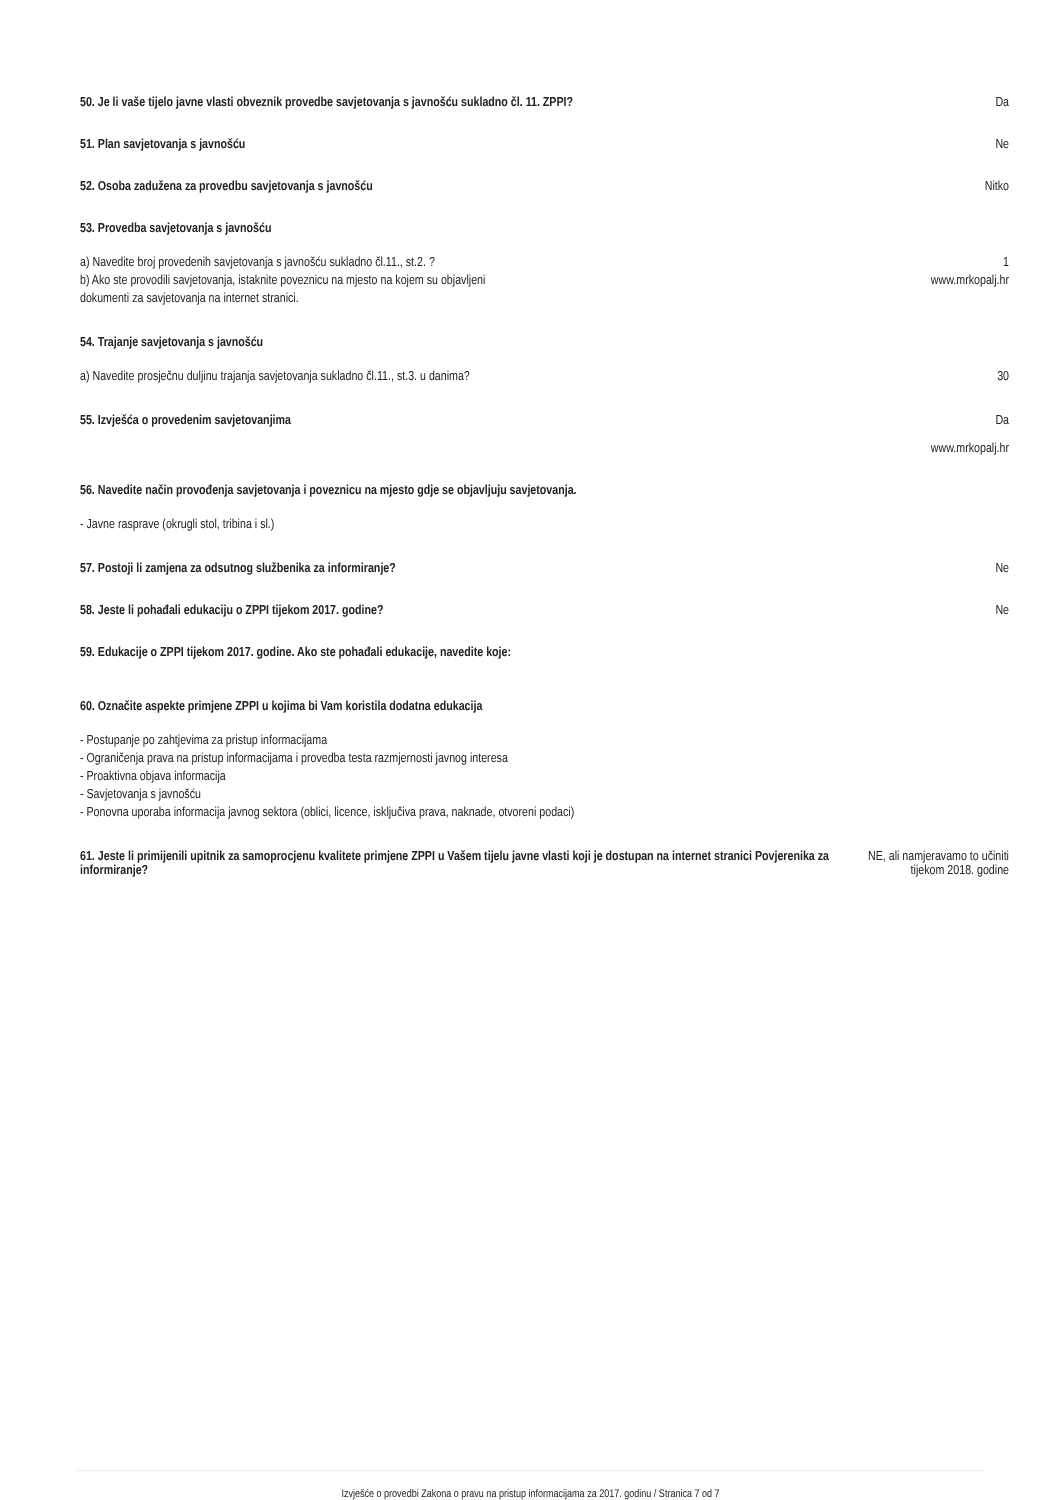50. Je li vaše tijelo javne vlasti obveznik provedbe savjetovanja s javnošću sukladno čl. 11. ZPPI?
Da
51. Plan savjetovanja s javnošću
Ne
52. Osoba zadužena za provedbu savjetovanja s javnošću
Nitko
53. Provedba savjetovanja s javnošću
a) Navedite broj provedenih savjetovanja s javnošću sukladno čl.11., st.2. ?
1
b) Ako ste provodili savjetovanja, istaknite poveznicu na mjesto na kojem su objavljeni
dokumenti za savjetovanja na internet stranici.
www.mrkopalj.hr
54. Trajanje savjetovanja s javnošću
a) Navedite prosječnu duljinu trajanja savjetovanja sukladno čl.11., st.3. u danima?
30
55. Izvješća o provedenim savjetovanjima
Da
www.mrkopalj.hr
56. Navedite način provođenja savjetovanja i poveznicu na mjesto gdje se objavljuju savjetovanja.
- Javne rasprave (okrugli stol, tribina i sl.)
57. Postoji li zamjena za odsutnog službenika za informiranje?
Ne
58. Jeste li pohađali edukaciju o ZPPI tijekom 2017. godine?
Ne
59. Edukacije o ZPPI tijekom 2017. godine. Ako ste pohađali edukacije, navedite koje:
60. Označite aspekte primjene ZPPI u kojima bi Vam koristila dodatna edukacija
- Postupanje po zahtjevima za pristup informacijama
- Ograničenja prava na pristup informacijama i provedba testa razmjernosti javnog interesa
- Proaktivna objava informacija
- Savjetovanja s javnošću
- Ponovna uporaba informacija javnog sektora (oblici, licence, isključiva prava, naknade, otvoreni podaci)
61. Jeste li primijenili upitnik za samoprocjenu kvalitete primjene ZPPI u Vašem tijelu javne vlasti koji je dostupan na internet stranici Povjerenika za informiranje?
NE, ali namjeravamo to učiniti
tijekom 2018. godine
Izvješće o provedbi Zakona o pravu na pristup informacijama za 2017. godinu / Stranica 7 od 7